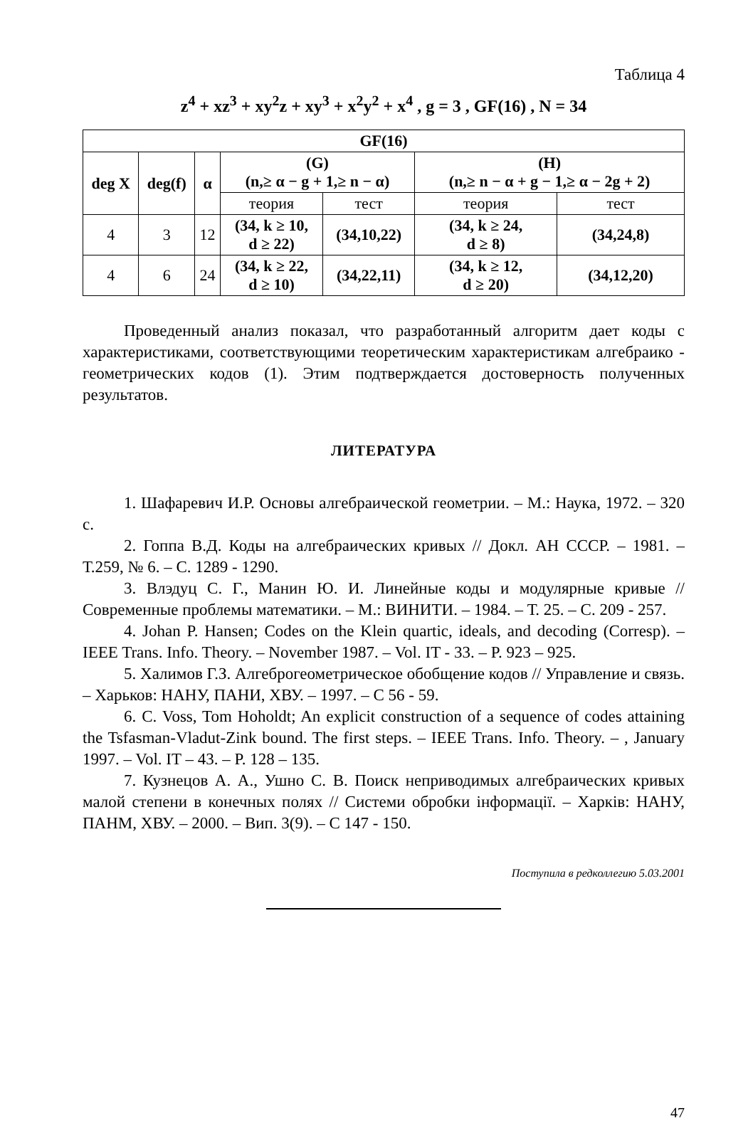Таблица 4
z<sup>4</sup> + xz<sup>3</sup> + xy<sup>2</sup>z + xy<sup>3</sup> + x<sup>2</sup>y<sup>2</sup> + x<sup>4</sup> , g = 3 , GF(16) , N = 34
| GF(16) | | | | | | |
| --- | --- | --- | --- | --- | --- | --- |
| deg X | deg(f) | α | (G) (n,≥ α − g + 1,≥ n − α) | | (H) (n,≥ n − α + g − 1,≥ α − 2g + 2) | |
| | | | теория | тест | теория | тест |
| 4 | 3 | 12 | (34, k ≥ 10, d ≥ 22) | (34,10,22) | (34, k ≥ 24, d ≥ 8) | (34,24,8) |
| 4 | 6 | 24 | (34, k ≥ 22, d ≥ 10) | (34,22,11) | (34, k ≥ 12, d ≥ 20) | (34,12,20) |
Проведенный анализ показал, что разработанный алгоритм дает коды с характеристиками, соответствующими теоретическим характеристикам алгебраико - геометрических кодов (1). Этим подтверждается достоверность полученных результатов.
ЛИТЕРАТУРА
1. Шафаревич И.Р. Основы алгебраической геометрии. – М.: Наука, 1972. – 320 с.
2. Гоппа В.Д. Коды на алгебраических кривых // Докл. АН СССР. – 1981. – Т.259, № 6. – С. 1289 - 1290.
3. Влэдуц С. Г., Манин Ю. И. Линейные коды и модулярные кривые // Современные проблемы математики. – М.: ВИНИТИ. – 1984. – Т. 25. – С. 209 - 257.
4. Johan P. Hansen; Codes on the Klein quartic, ideals, and decoding (Corresp). – IEEE Trans. Info. Theory. – November 1987. – Vol. IT - 33. – P. 923 – 925.
5. Халимов Г.З. Алгеброгеометрическое обобщение кодов // Управление и связь. – Харьков: НАНУ, ПАНИ, ХВУ. – 1997. – С 56 - 59.
6. C. Voss, Tom Hoholdt; An explicit construction of a sequence of codes attaining the Tsfasman-Vladut-Zink bound. The first steps. – IEEE Trans. Info. Theory. – , January 1997. – Vol. IT – 43. – P. 128 – 135.
7. Кузнецов А. А., Ушно С. В. Поиск неприводимых алгебраических кривых малой степени в конечных полях // Системи обробки інформації. – Харків: НАНУ, ПАНМ, ХВУ. – 2000. – Вип. 3(9). – С 147 - 150.
Поступила в редколлегию 5.03.2001
47